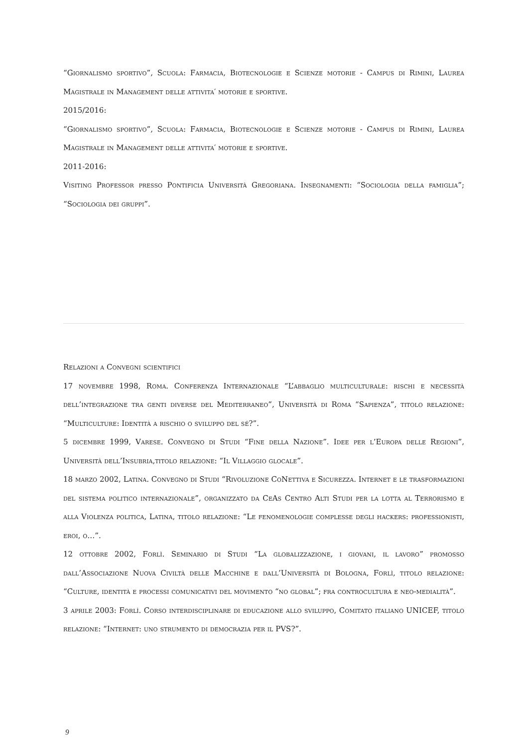“Giornalismo sportivo”, Scuola: Farmacia, Biotecnologie e Scienze motorie - Campus di Rimini, Laurea Magistrale in Management delle attivita′ motorie e sportive.
2015/2016:
“Giornalismo sportivo”, Scuola: Farmacia, Biotecnologie e Scienze motorie - Campus di Rimini, Laurea Magistrale in Management delle attivita′ motorie e sportive.
2011-2016:
Visiting Professor presso Pontificia Università Gregoriana. Insegnamenti: “Sociologia della famiglia”; “Sociologia dei gruppi”.
Relazioni a Convegni scientifici
17 novembre 1998, Roma. Conferenza Internazionale “L’abbaglio multiculturale: rischi e necessità dell’integrazione tra genti diverse del Mediterraneo”, Università di Roma “Sapienza”, titolo relazione: “Multiculture: Identità a rischio o sviluppo del sé?”.
5 dicembre 1999, Varese. Convegno di Studi “Fine della Nazione”. Idee per l’Europa delle Regioni”, Università dell’Insubria,titolo relazione: “Il Villaggio glocale”.
18 marzo 2002, Latina. Convegno di Studi “Rivoluzione CoNettiva e Sicurezza. Internet e le trasformazioni del sistema politico internazionale”, organizzato da CeAs Centro Alti Studi per la lotta al Terrorismo e alla Violenza politica, Latina, titolo relazione: “Le fenomenologie complesse degli hackers: professionisti, eroi, o…”.
12 ottobre 2002, Forlì. Seminario di Studi “La globalizzazione, i giovani, il lavoro” promosso dall’Associazione Nuova Civiltà delle Macchine e dall’Università di Bologna, Forlì, titolo relazione: “Culture, identità e processi comunicativi del movimento “no global”; fra controcultura e neo-medialità”.
3 aprile 2003: Forlì. Corso interdisciplinare di educazione allo sviluppo, Comitato italiano UNICEF, titolo relazione: “Internet: uno strumento di democrazia per il PVS?”.
9